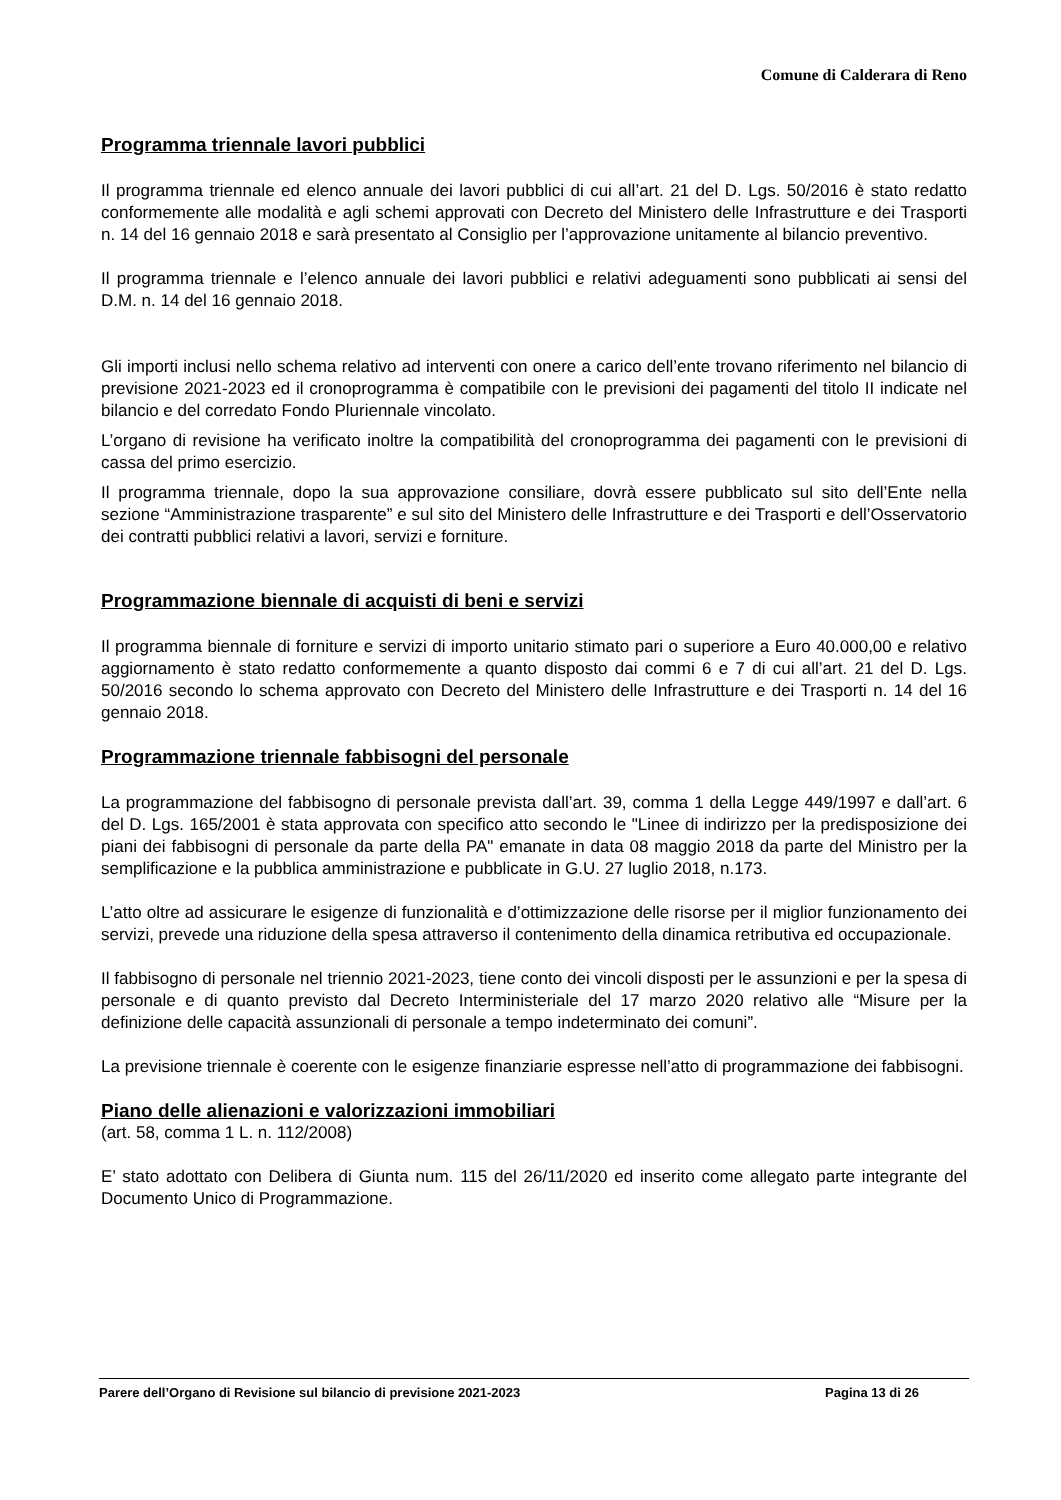Comune di Calderara di Reno
Programma triennale lavori pubblici
Il programma triennale ed elenco annuale dei lavori pubblici di cui all’art. 21 del D. Lgs. 50/2016 è stato redatto conformemente alle modalità e agli schemi approvati con Decreto del Ministero delle Infrastrutture e dei Trasporti n. 14 del 16 gennaio 2018 e sarà presentato al Consiglio per l’approvazione unitamente al bilancio preventivo.
Il programma triennale e l’elenco annuale dei lavori pubblici e relativi adeguamenti sono pubblicati ai sensi del D.M. n. 14 del 16 gennaio 2018.
Gli importi inclusi nello schema relativo ad interventi con onere a carico dell’ente trovano riferimento nel bilancio di previsione 2021-2023 ed il cronoprogramma è compatibile con le previsioni dei pagamenti del titolo II indicate nel bilancio e del corredato Fondo Pluriennale vincolato.
L’organo di revisione ha verificato inoltre la compatibilità del cronoprogramma dei pagamenti con le previsioni di cassa del primo esercizio.
Il programma triennale, dopo la sua approvazione consiliare, dovrà essere pubblicato sul sito dell’Ente nella sezione “Amministrazione trasparente” e sul sito del Ministero delle Infrastrutture e dei Trasporti e dell’Osservatorio dei contratti pubblici relativi a lavori, servizi e forniture.
Programmazione biennale di acquisti di beni e servizi
Il programma biennale di forniture e servizi di importo unitario stimato pari o superiore a Euro 40.000,00 e relativo aggiornamento è stato redatto conformemente a quanto disposto dai commi 6 e 7 di cui all’art. 21 del D. Lgs. 50/2016 secondo lo schema approvato con Decreto del Ministero delle Infrastrutture e dei Trasporti n. 14 del 16 gennaio 2018.
Programmazione triennale fabbisogni del personale
La programmazione del fabbisogno di personale prevista dall’art. 39, comma 1 della Legge 449/1997 e dall’art. 6 del D. Lgs. 165/2001 è stata approvata con specifico atto secondo le "Linee di indirizzo per la predisposizione dei piani dei fabbisogni di personale da parte della PA" emanate in data 08 maggio 2018 da parte del Ministro per la semplificazione e la pubblica amministrazione e pubblicate in G.U. 27 luglio 2018, n.173.
L’atto oltre ad assicurare le esigenze di funzionalità e d’ottimizzazione delle risorse per il miglior funzionamento dei servizi, prevede una riduzione della spesa attraverso il contenimento della dinamica retributiva ed occupazionale.
Il fabbisogno di personale nel triennio 2021-2023, tiene conto dei vincoli disposti per le assunzioni e per la spesa di personale e di quanto previsto dal Decreto Interministeriale del 17 marzo 2020 relativo alle “Misure per la definizione delle capacità assunzionali di personale a tempo indeterminato dei comuni”.
La previsione triennale è coerente con le esigenze finanziarie espresse nell’atto di programmazione dei fabbisogni.
Piano delle alienazioni e valorizzazioni immobiliari
(art. 58, comma 1 L. n. 112/2008)
E’ stato adottato con Delibera di Giunta num. 115 del 26/11/2020 ed inserito come allegato parte integrante del Documento Unico di Programmazione.
Parere dell’Organo di Revisione sul bilancio di previsione 2021-2023 Pagina 13 di 26